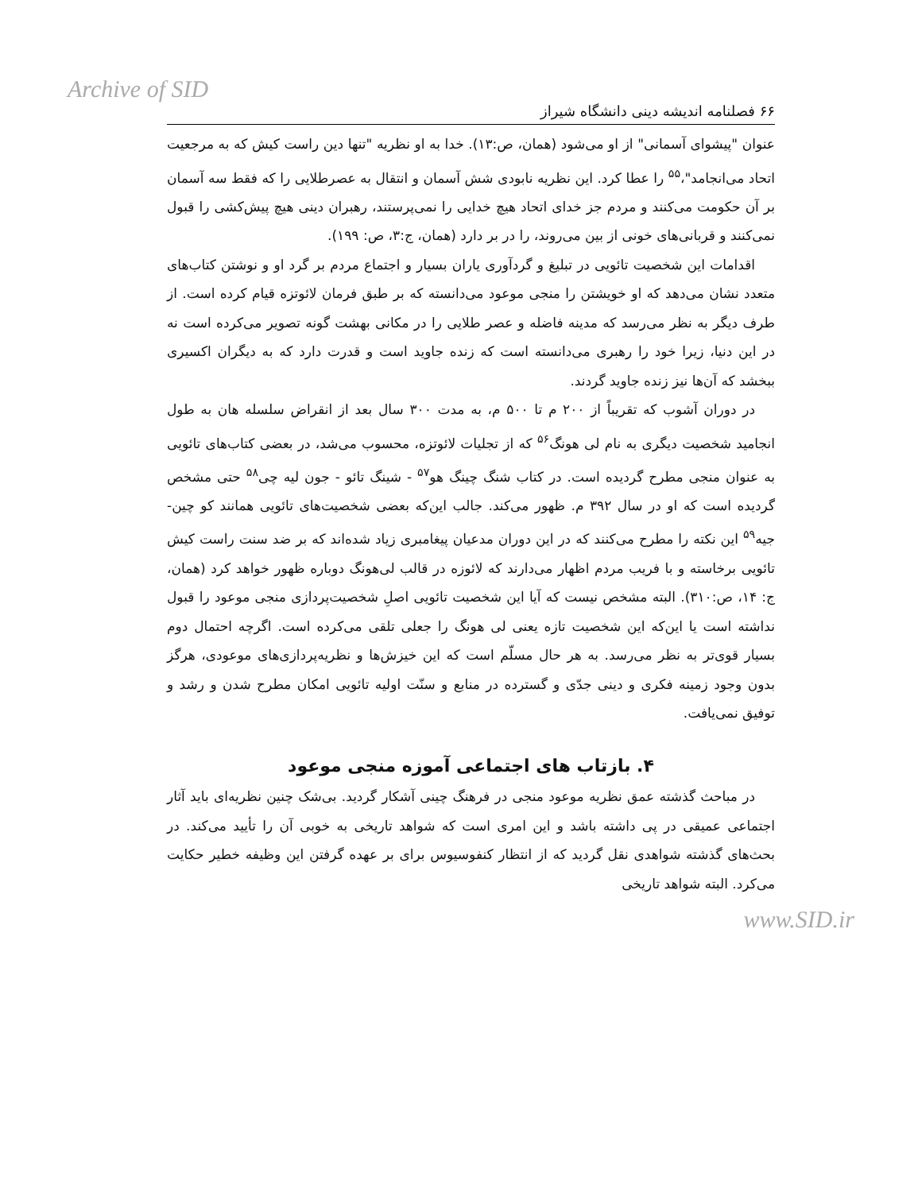Archive of SID
۶۶ فصلنامه اندیشه دینی دانشگاه شیراز
عنوان "پیشوای آسمانی" از او می‌شود (همان، ص:۱۳). خدا به او نظریه "تنها دین راست کیش که به مرجعیت اتحاد می‌انجامد"،<sup>۵۵</sup> را عطا کرد. این نظریه نابودی شش آسمان و انتقال به عصرطلایی را که فقط سه آسمان بر آن حکومت می‌کنند و مردم جز خدای اتحاد هیچ خدایی را نمی‌پرستند، رهبران دینی هیچ پیش‌کشی را قبول نمی‌کنند و قربانی‌های خونی از بین می‌روند، را در بر دارد (همان، ج:۳، ص: ۱۹۹).
اقدامات این شخصیت تائویی در تبلیغ و گردآوری یاران بسیار و اجتماع مردم بر گرد او و نوشتن کتاب‌های متعدد نشان می‌دهد که او خویشتن را منجی موعود می‌دانسته که بر طبق فرمان لائوتزه قیام کرده است. از طرف دیگر به نظر می‌رسد که مدینه فاضله و عصر طلایی را در مکانی بهشت گونه تصویر می‌کرده است نه در این دنیا، زیرا خود را رهبری می‌دانسته است که زنده جاوید است و قدرت دارد که به دیگران اکسیری ببخشد که آن‌ها نیز زنده جاوید گردند.
در دوران آشوب که تقریباً از ۲۰۰ م تا ۵۰۰ م، به مدت ۳۰۰ سال بعد از انقراض سلسله هان به طول انجامید شخصیت دیگری به نام لی هونگ<sup>۵۶</sup> که از تجلیات لائوتزه، محسوب می‌شد، در بعضی کتاب‌های تائویی به عنوان منجی مطرح گردیده است. در کتاب شنگ چینگ هو<sup>۵۷</sup> - شینگ تائو - جون لیه چی<sup>۵۸</sup> حتی مشخص گردیده است که او در سال ۳۹۲ م. ظهور می‌کند. جالب این‌که بعضی شخصیت‌های تائویی همانند کو چین-جیه<sup>۵۹</sup> این نکته را مطرح می‌کنند که در این دوران مدعیان پیغامبری زیاد شده‌اند که بر ضد سنت راست کیش تائویی برخاسته و با فریب مردم اظهار می‌دارند که لائوزه در قالب لی‌هونگ دوباره ظهور خواهد کرد (همان، ج: ۱۴، ص:۳۱۰). البته مشخص نیست که آیا این شخصیت تائویی اصلِ شخصیت‌پردازی منجی موعود را قبول نداشته است یا این‌که این شخصیت تازه یعنی لی هونگ را جعلی تلقی می‌کرده است. اگرچه احتمال دوم بسیار قوی‌تر به نظر می‌رسد. به هر حال مسلّم است که این خیزش‌ها و نظریه‌پردازی‌های موعودی، هرگز بدون وجود زمینه فکری و دینی جدّی و گسترده در منابع و سنّت اولیه تائویی امکان مطرح شدن و رشد و توفیق نمی‌یافت.
۴. بازتاب های اجتماعی آموزه منجی موعود
در مباحث گذشته عمق نظریه موعود منجی در فرهنگ چینی آشکار گردید. بی‌شک چنین نظریه‌ای باید آثار اجتماعی عمیقی در پی داشته باشد و این امری است که شواهد تاریخی به خوبی آن را تأیید می‌کند. در بحث‌های گذشته شواهدی نقل گردید که از انتظار کنفوسیوس برای بر عهده گرفتن این وظیفه خطیر حکایت می‌کرد. البته شواهد تاریخی
www.SID.ir